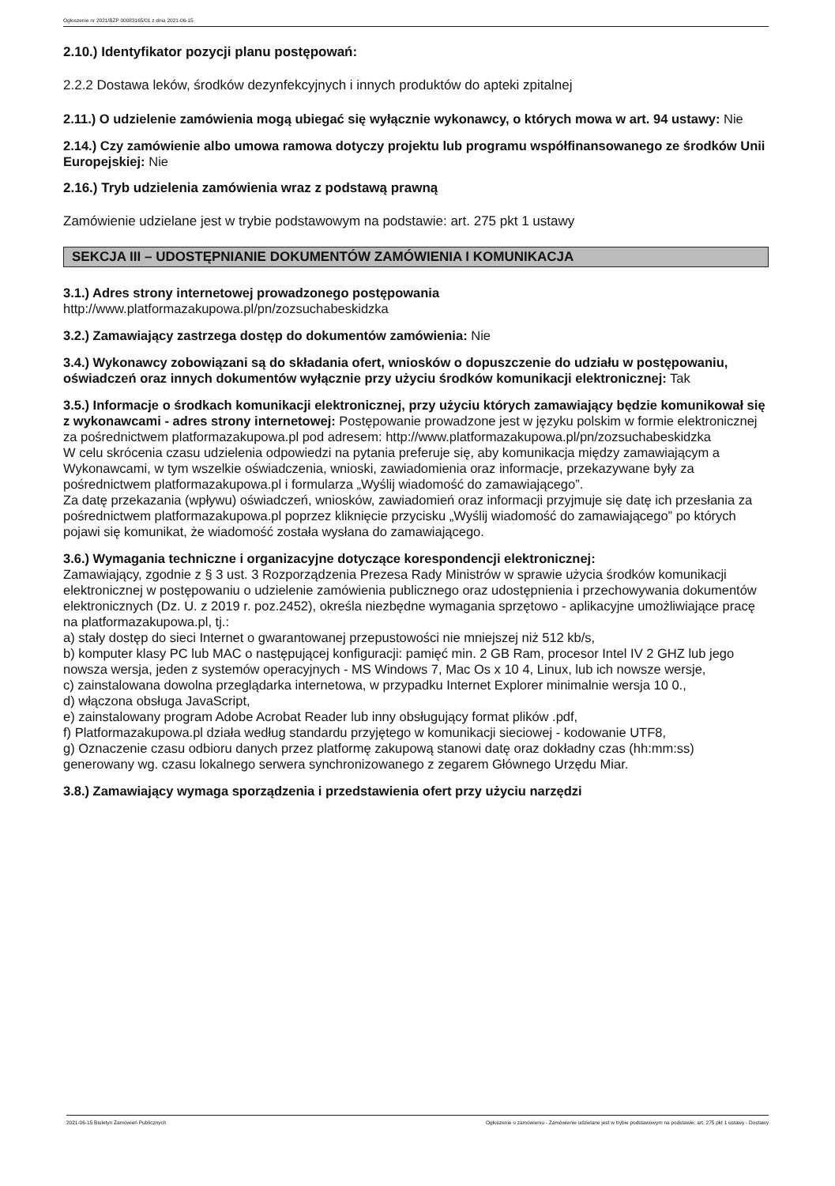Ogłoszenie nr 2021/BZP 00083165/01 z dnia 2021-06-15
2.10.) Identyfikator pozycji planu postępowań:
2.2.2 Dostawa leków, środków dezynfekcyjnych i innych produktów do apteki zpitalnej
2.11.) O udzielenie zamówienia mogą ubiegać się wyłącznie wykonawcy, o których mowa w art. 94 ustawy: Nie
2.14.) Czy zamówienie albo umowa ramowa dotyczy projektu lub programu współfinansowanego ze środków Unii Europejskiej: Nie
2.16.) Tryb udzielenia zamówienia wraz z podstawą prawną
Zamówienie udzielane jest w trybie podstawowym na podstawie: art. 275 pkt 1 ustawy
SEKCJA III – UDOSTĘPNIANIE DOKUMENTÓW ZAMÓWIENIA I KOMUNIKACJA
3.1.) Adres strony internetowej prowadzonego postępowania
http://www.platformazakupowa.pl/pn/zozsuchabeskidzka
3.2.) Zamawiający zastrzega dostęp do dokumentów zamówienia: Nie
3.4.) Wykonawcy zobowiązani są do składania ofert, wniosków o dopuszczenie do udziału w postępowaniu, oświadczeń oraz innych dokumentów wyłącznie przy użyciu środków komunikacji elektronicznej: Tak
3.5.) Informacje o środkach komunikacji elektronicznej, przy użyciu których zamawiający będzie komunikował się z wykonawcami - adres strony internetowej: Postępowanie prowadzone jest w języku polskim w formie elektronicznej za pośrednictwem platformazakupowa.pl pod adresem: http://www.platformazakupowa.pl/pn/zozsuchabeskidzka
W celu skrócenia czasu udzielenia odpowiedzi na pytania preferuje się, aby komunikacja między zamawiającym a Wykonawcami, w tym wszelkie oświadczenia, wnioski, zawiadomienia oraz informacje, przekazywane były za pośrednictwem platformazakupowa.pl i formularza „Wyślij wiadomość do zamawiającego”.
Za datę przekazania (wpływu) oświadczeń, wniosków, zawiadomień oraz informacji przyjmuje się datę ich przesłania za pośrednictwem platformazakupowa.pl poprzez kliknięcie przycisku „Wyślij wiadomość do zamawiającego” po których pojawi się komunikat, że wiadomość została wysłana do zamawiającego.
3.6.) Wymagania techniczne i organizacyjne dotyczące korespondencji elektronicznej:
Zamawiający, zgodnie z § 3 ust. 3 Rozporządzenia Prezesa Rady Ministrów w sprawie użycia środków komunikacji elektronicznej w postępowaniu o udzielenie zamówienia publicznego oraz udostępnienia i przechowywania dokumentów elektronicznych (Dz. U. z 2019 r. poz.2452), określa niezbędne wymagania sprzętowo - aplikacyjne umożliwiające pracę na platformazakupowa.pl, tj.:
a) stały dostęp do sieci Internet o gwarantowanej przepustowości nie mniejszej niż 512 kb/s,
b) komputer klasy PC lub MAC o następującej konfiguracji: pamięć min. 2 GB Ram, procesor Intel IV 2 GHZ lub jego nowsza wersja, jeden z systemów operacyjnych - MS Windows 7, Mac Os x 10 4, Linux, lub ich nowsze wersje,
c) zainstalowana dowolna przeglądarka internetowa, w przypadku Internet Explorer minimalnie wersja 10 0.,
d) włączona obsługa JavaScript,
e) zainstalowany program Adobe Acrobat Reader lub inny obsługujący format plików .pdf,
f) Platformazakupowa.pl działa według standardu przyjętego w komunikacji sieciowej - kodowanie UTF8,
g) Oznaczenie czasu odbioru danych przez platformę zakupową stanowi datę oraz dokładny czas (hh:mm:ss) generowany wg. czasu lokalnego serwera synchronizowanego z zegarem Głównego Urzędu Miar.
3.8.) Zamawiający wymaga sporządzenia i przedstawienia ofert przy użyciu narzędzi
2021-06-15 Biuletyn Zamówień Publicznych Ogłoszenie o zamówieniu - Zamówienie udzielane jest w trybie podstawowym na podstawie: art. 275 pkt 1 ustawy - Dostawy